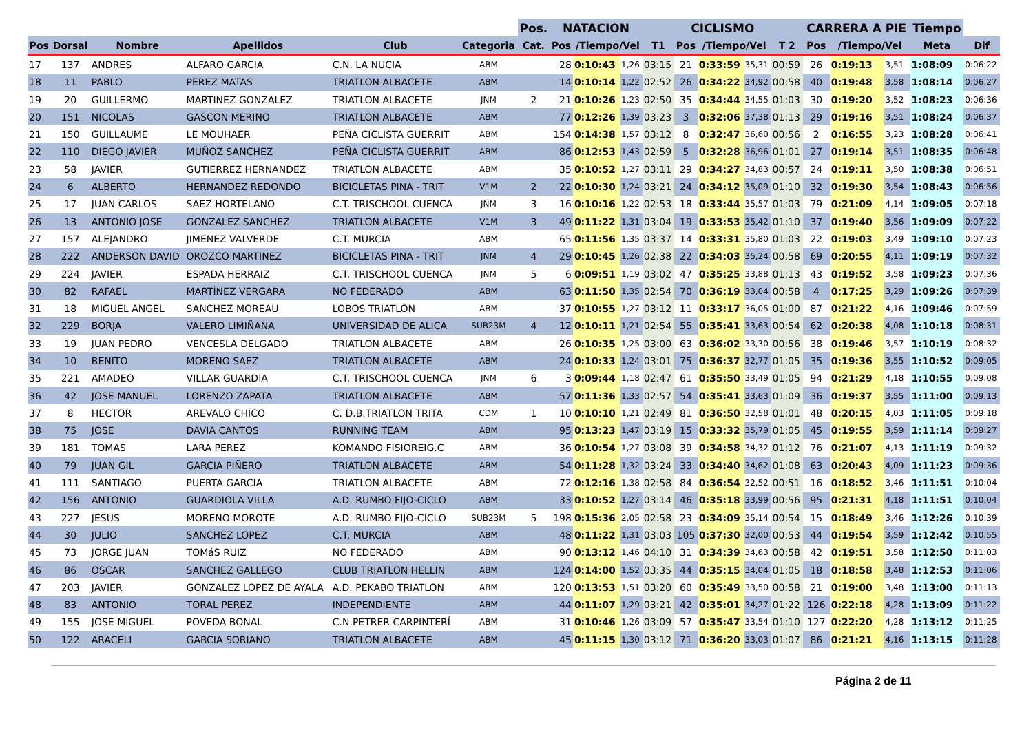| | | | | | | Pos. | NATACION | | | | CICLISMO | | | | CARRERA A PIE | | | Tiempo | |
| --- | --- | --- | --- | --- | --- | --- | --- | --- | --- | --- | --- | --- | --- | --- | --- | --- | --- | --- | --- |
| Pos | Dorsal | Nombre | Apellidos | Club | Categoria | Cat. | Pos | /Tiempo/Vel | | T1 | Pos | /Tiempo/Vel | | T 2 | Pos | /Tiempo/Vel | | Meta | Dif |
| 17 | 137 | ANDRES | ALFARO GARCIA | C.N. LA NUCIA | ABM | | 28 | 0:10:43 | 1,26 | 03:15 | 21 | 0:33:59 | 35,31 | 00:59 | 26 | 0:19:13 | 3,51 | 1:08:09 | 0:06:22 |
| 18 | 11 | PABLO | PEREZ MATAS | TRIATLON ALBACETE | ABM | | 14 | 0:10:14 | 1,22 | 02:52 | 26 | 0:34:22 | 34,92 | 00:58 | 40 | 0:19:48 | 3,58 | 1:08:14 | 0:06:27 |
| 19 | 20 | GUILLERMO | MARTINEZ GONZALEZ | TRIATLON ALBACETE | JNM | 2 | 21 | 0:10:26 | 1,23 | 02:50 | 35 | 0:34:44 | 34,55 | 01:03 | 30 | 0:19:20 | 3,52 | 1:08:23 | 0:06:36 |
| 20 | 151 | NICOLAS | GASCON MERINO | TRIATLON ALBACETE | ABM | | 77 | 0:12:26 | 1,39 | 03:23 | 3 | 0:32:06 | 37,38 | 01:13 | 29 | 0:19:16 | 3,51 | 1:08:24 | 0:06:37 |
| 21 | 150 | GUILLAUME | LE MOUHAER | PEÑA CICLISTA GUERRIT | ABM | | 154 | 0:14:38 | 1,57 | 03:12 | 8 | 0:32:47 | 36,60 | 00:56 | 2 | 0:16:55 | 3,23 | 1:08:28 | 0:06:41 |
| 22 | 110 | DIEGO JAVIER | MUÑOZ SANCHEZ | PEÑA CICLISTA GUERRIT | ABM | | 86 | 0:12:53 | 1,43 | 02:59 | 5 | 0:32:28 | 36,96 | 01:01 | 27 | 0:19:14 | 3,51 | 1:08:35 | 0:06:48 |
| 23 | 58 | JAVIER | GUTIERREZ HERNANDEZ | TRIATLON ALBACETE | ABM | | 35 | 0:10:52 | 1,27 | 03:11 | 29 | 0:34:27 | 34,83 | 00:57 | 24 | 0:19:11 | 3,50 | 1:08:38 | 0:06:51 |
| 24 | 6 | ALBERTO | HERNANDEZ REDONDO | BICICLETAS PINA - TRIT | V1M | 2 | 22 | 0:10:30 | 1,24 | 03:21 | 24 | 0:34:12 | 35,09 | 01:10 | 32 | 0:19:30 | 3,54 | 1:08:43 | 0:06:56 |
| 25 | 17 | JUAN CARLOS | SAEZ HORTELANO | C.T. TRISCHOOL CUENCA | JNM | 3 | 16 | 0:10:16 | 1,22 | 02:53 | 18 | 0:33:44 | 35,57 | 01:03 | 79 | 0:21:09 | 4,14 | 1:09:05 | 0:07:18 |
| 26 | 13 | ANTONIO JOSE | GONZALEZ SANCHEZ | TRIATLON ALBACETE | V1M | 3 | 49 | 0:11:22 | 1,31 | 03:04 | 19 | 0:33:53 | 35,42 | 01:10 | 37 | 0:19:40 | 3,56 | 1:09:09 | 0:07:22 |
| 27 | 157 | ALEJANDRO | JIMENEZ VALVERDE | C.T. MURCIA | ABM | | 65 | 0:11:56 | 1,35 | 03:37 | 14 | 0:33:31 | 35,80 | 01:03 | 22 | 0:19:03 | 3,49 | 1:09:10 | 0:07:23 |
| 28 | 222 | ANDERSON DAVID | OROZCO MARTINEZ | BICICLETAS PINA - TRIT | JNM | 4 | 29 | 0:10:45 | 1,26 | 02:38 | 22 | 0:34:03 | 35,24 | 00:58 | 69 | 0:20:55 | 4,11 | 1:09:19 | 0:07:32 |
| 29 | 224 | JAVIER | ESPADA HERRAIZ | C.T. TRISCHOOL CUENCA | JNM | 5 | 6 | 0:09:51 | 1,19 | 03:02 | 47 | 0:35:25 | 33,88 | 01:13 | 43 | 0:19:52 | 3,58 | 1:09:23 | 0:07:36 |
| 30 | 82 | RAFAEL | MARTÍNEZ VERGARA | NO FEDERADO | ABM | | 63 | 0:11:50 | 1,35 | 02:54 | 70 | 0:36:19 | 33,04 | 00:58 | 4 | 0:17:25 | 3,29 | 1:09:26 | 0:07:39 |
| 31 | 18 | MIGUEL ANGEL | SANCHEZ MOREAU | LOBOS TRIATLÒN | ABM | | 37 | 0:10:55 | 1,27 | 03:12 | 11 | 0:33:17 | 36,05 | 01:00 | 87 | 0:21:22 | 4,16 | 1:09:46 | 0:07:59 |
| 32 | 229 | BORJA | VALERO LIMIÑANA | UNIVERSIDAD DE ALICA | SUB23M | 4 | 12 | 0:10:11 | 1,21 | 02:54 | 55 | 0:35:41 | 33,63 | 00:54 | 62 | 0:20:38 | 4,08 | 1:10:18 | 0:08:31 |
| 33 | 19 | JUAN PEDRO | VENCESLA DELGADO | TRIATLON ALBACETE | ABM | | 26 | 0:10:35 | 1,25 | 03:00 | 63 | 0:36:02 | 33,30 | 00:56 | 38 | 0:19:46 | 3,57 | 1:10:19 | 0:08:32 |
| 34 | 10 | BENITO | MORENO SAEZ | TRIATLON ALBACETE | ABM | | 24 | 0:10:33 | 1,24 | 03:01 | 75 | 0:36:37 | 32,77 | 01:05 | 35 | 0:19:36 | 3,55 | 1:10:52 | 0:09:05 |
| 35 | 221 | AMADEO | VILLAR GUARDIA | C.T. TRISCHOOL CUENCA | JNM | 6 | 3 | 0:09:44 | 1,18 | 02:47 | 61 | 0:35:50 | 33,49 | 01:05 | 94 | 0:21:29 | 4,18 | 1:10:55 | 0:09:08 |
| 36 | 42 | JOSE MANUEL | LORENZO ZAPATA | TRIATLON ALBACETE | ABM | | 57 | 0:11:36 | 1,33 | 02:57 | 54 | 0:35:41 | 33,63 | 01:09 | 36 | 0:19:37 | 3,55 | 1:11:00 | 0:09:13 |
| 37 | 8 | HECTOR | AREVALO CHICO | C. D.B.TRIATLON TRITA | CDM | 1 | 10 | 0:10:10 | 1,21 | 02:49 | 81 | 0:36:50 | 32,58 | 01:01 | 48 | 0:20:15 | 4,03 | 1:11:05 | 0:09:18 |
| 38 | 75 | JOSE | DAVIA CANTOS | RUNNING TEAM | ABM | | 95 | 0:13:23 | 1,47 | 03:19 | 15 | 0:33:32 | 35,79 | 01:05 | 45 | 0:19:55 | 3,59 | 1:11:14 | 0:09:27 |
| 39 | 181 | TOMAS | LARA PEREZ | KOMANDO FISIOREIG.C | ABM | | 36 | 0:10:54 | 1,27 | 03:08 | 39 | 0:34:58 | 34,32 | 01:12 | 76 | 0:21:07 | 4,13 | 1:11:19 | 0:09:32 |
| 40 | 79 | JUAN GIL | GARCIA PIÑERO | TRIATLON ALBACETE | ABM | | 54 | 0:11:28 | 1,32 | 03:24 | 33 | 0:34:40 | 34,62 | 01:08 | 63 | 0:20:43 | 4,09 | 1:11:23 | 0:09:36 |
| 41 | 111 | SANTIAGO | PUERTA GARCIA | TRIATLON ALBACETE | ABM | | 72 | 0:12:16 | 1,38 | 02:58 | 84 | 0:36:54 | 32,52 | 00:51 | 16 | 0:18:52 | 3,46 | 1:11:51 | 0:10:04 |
| 42 | 156 | ANTONIO | GUARDIOLA VILLA | A.D. RUMBO FIJO-CICLO | ABM | | 33 | 0:10:52 | 1,27 | 03:14 | 46 | 0:35:18 | 33,99 | 00:56 | 95 | 0:21:31 | 4,18 | 1:11:51 | 0:10:04 |
| 43 | 227 | JESUS | MORENO MOROTE | A.D. RUMBO FIJO-CICLO | SUB23M | 5 | 198 | 0:15:36 | 2,05 | 02:58 | 23 | 0:34:09 | 35,14 | 00:54 | 15 | 0:18:49 | 3,46 | 1:12:26 | 0:10:39 |
| 44 | 30 | JULIO | SANCHEZ LOPEZ | C.T. MURCIA | ABM | | 48 | 0:11:22 | 1,31 | 03:03 | 105 | 0:37:30 | 32,00 | 00:53 | 44 | 0:19:54 | 3,59 | 1:12:42 | 0:10:55 |
| 45 | 73 | JORGE JUAN | TOMáS RUIZ | NO FEDERADO | ABM | | 90 | 0:13:12 | 1,46 | 04:10 | 31 | 0:34:39 | 34,63 | 00:58 | 42 | 0:19:51 | 3,58 | 1:12:50 | 0:11:03 |
| 46 | 86 | OSCAR | SANCHEZ GALLEGO | CLUB TRIATLON HELLIN | ABM | | 124 | 0:14:00 | 1,52 | 03:35 | 44 | 0:35:15 | 34,04 | 01:05 | 18 | 0:18:58 | 3,48 | 1:12:53 | 0:11:06 |
| 47 | 203 | JAVIER | GONZALEZ LOPEZ DE AYALA | A.D. PEKABO TRIATLON | ABM | | 120 | 0:13:53 | 1,51 | 03:20 | 60 | 0:35:49 | 33,50 | 00:58 | 21 | 0:19:00 | 3,48 | 1:13:00 | 0:11:13 |
| 48 | 83 | ANTONIO | TORAL PEREZ | INDEPENDIENTE | ABM | | 44 | 0:11:07 | 1,29 | 03:21 | 42 | 0:35:01 | 34,27 | 01:22 | 126 | 0:22:18 | 4,28 | 1:13:09 | 0:11:22 |
| 49 | 155 | JOSE MIGUEL | POVEDA BONAL | C.N.PETRER CARPINTERÍ | ABM | | 31 | 0:10:46 | 1,26 | 03:09 | 57 | 0:35:47 | 33,54 | 01:10 | 127 | 0:22:20 | 4,28 | 1:13:12 | 0:11:25 |
| 50 | 122 | ARACELI | GARCIA SORIANO | TRIATLON ALBACETE | ABM | | 45 | 0:11:15 | 1,30 | 03:12 | 71 | 0:36:20 | 33,03 | 01:07 | 86 | 0:21:21 | 4,16 | 1:13:15 | 0:11:28 |
Página 2 de 11